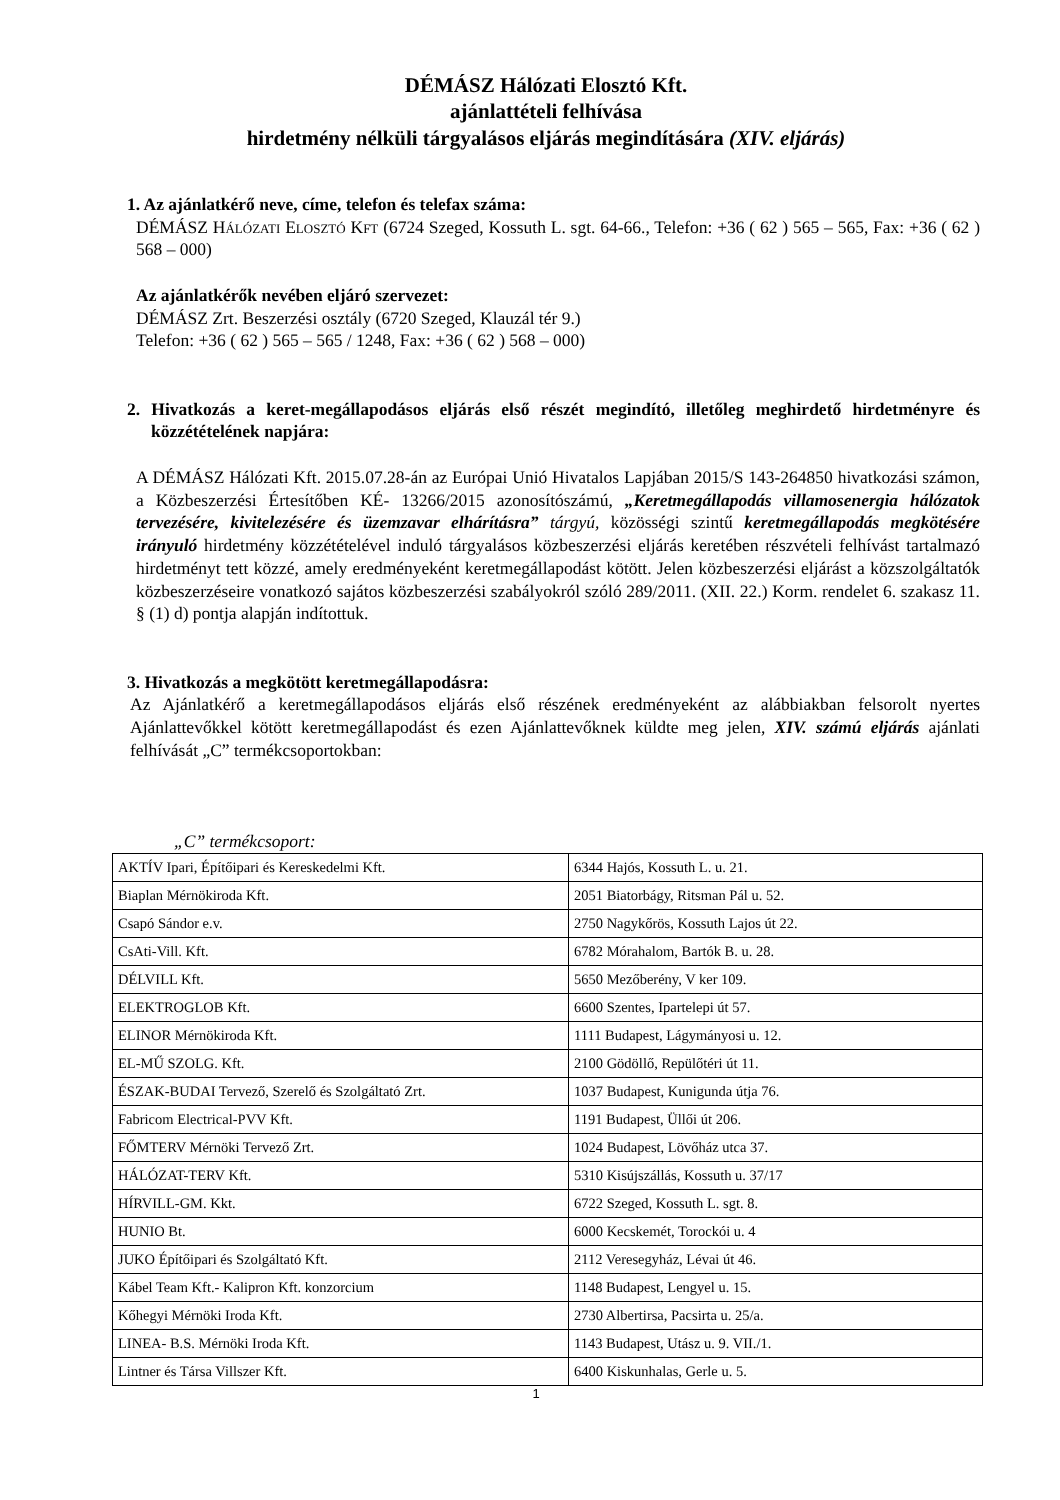DÉMÁSZ Hálózati Elosztó Kft.
ajánlattételi felhívása
hirdetmény nélküli tárgyalásos eljárás megindítására (XIV. eljárás)
1. Az ajánlatkérő neve, címe, telefon és telefax száma:
DÉMÁSZ HÁLÓZATI ELOSZTÓ KFT (6724 Szeged, Kossuth L. sgt. 64-66., Telefon: +36 ( 62 ) 565 – 565, Fax: +36 ( 62 ) 568 – 000)
Az ajánlatkérők nevében eljáró szervezet:
DÉMÁSZ Zrt. Beszerzési osztály (6720 Szeged, Klauzál tér 9.)
Telefon: +36 ( 62 ) 565 – 565 / 1248, Fax: +36 ( 62 ) 568 – 000)
2. Hivatkozás a keret-megállapodásos eljárás első részét megindító, illetőleg meghirdető hirdetményre és közzétételének napjára:
A DÉMÁSZ Hálózati Kft. 2015.07.28-án az Európai Unió Hivatalos Lapjában 2015/S 143-264850 hivatkozási számon, a Közbeszerzési Értesítőben KÉ- 13266/2015 azonosítószámú, „Keretmegállapodás villamosenergia hálózatok tervezésére, kivitelezésére és üzemzavar elhárításra” tárgyú, közösségi szintű keretmegállapodás megkötésére irányuló hirdetmény közzétételével induló tárgyalásos közbeszerzési eljárás keretében részvételi felhívást tartalmazó hirdetményt tett közzé, amely eredményeként keretmegállapodást kötött. Jelen közbeszerzési eljárást a közszolgáltatók közbeszerzéseire vonatkozó sajátos közbeszerzési szabályokról szóló 289/2011. (XII. 22.) Korm. rendelet 6. szakasz 11. § (1) d) pontja alapján indítottuk.
3. Hivatkozás a megkötött keretmegállapodásra:
Az Ajánlatkérő a keretmegállapodásos eljárás első részének eredményeként az alábbiakban felsorolt nyertes Ajánlattevőkkel kötött keretmegállapodást és ezen Ajánlattevőknek küldte meg jelen, XIV. számú eljárás ajánlati felhívását „C” termékcsoportokban:
„C” termékcsoport:
| AKTÍV Ipari, Építőipari és Kereskedelmi Kft. | 6344 Hajós, Kossuth L. u. 21. |
| Biaplan Mérnökiroda Kft. | 2051 Biatorbágy, Ritsman Pál u. 52. |
| Csapó Sándor e.v. | 2750 Nagykőrös, Kossuth Lajos út 22. |
| CsAti-Vill. Kft. | 6782 Mórahalom, Bartók B. u. 28. |
| DÉLVILL Kft. | 5650 Mezőberény, V ker 109. |
| ELEKTROGLOB Kft. | 6600 Szentes, Ipartelepi út 57. |
| ELINOR Mérnökiroda Kft. | 1111 Budapest, Lágymányosi u. 12. |
| EL-MŰ SZOLG. Kft. | 2100 Gödöllő, Repülőtéri út 11. |
| ÉSZAK-BUDAI Tervező, Szerelő és Szolgáltató Zrt. | 1037 Budapest, Kunigunda útja 76. |
| Fabricom Electrical-PVV Kft. | 1191 Budapest, Üllői út 206. |
| FŐMTERV Mérnöki Tervező Zrt. | 1024 Budapest, Lövőház utca 37. |
| HÁLÓZAT-TERV Kft. | 5310 Kisújszállás, Kossuth u. 37/17 |
| HÍRVILL-GM. Kkt. | 6722 Szeged, Kossuth L. sgt. 8. |
| HUNIO Bt. | 6000 Kecskemét, Torockói u. 4 |
| JUKO Építőipari és Szolgáltató Kft. | 2112 Veresegyház, Lévai út 46. |
| Kábel Team Kft.- Kalipron Kft. konzorcium | 1148 Budapest, Lengyel u. 15. |
| Kőhegyi Mérnöki Iroda Kft. | 2730 Albertirsa, Pacsirta u. 25/a. |
| LINEA- B.S. Mérnöki Iroda Kft. | 1143 Budapest, Utász u. 9. VII./1. |
| Lintner és Társa Villszer Kft. | 6400 Kiskunhalas, Gerle u. 5. |
1